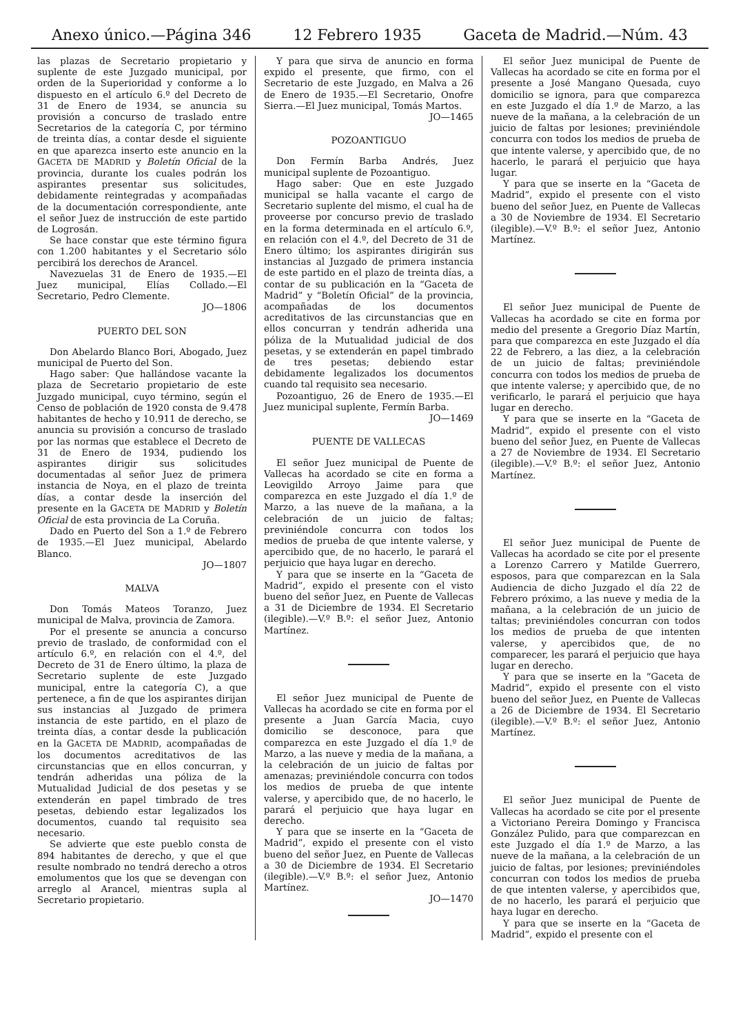Anexo único.—Página 346 12 Febrero 1935 Gaceta de Madrid.—Núm. 43
las plazas de Secretario propietario y suplente de este Juzgado municipal, por orden de la Superioridad y conforme a lo dispuesto en el artículo 6.º del Decreto de 31 de Enero de 1934, se anuncia su provisión a concurso de traslado entre Secretarios de la categoría C, por término de treinta días, a contar desde el siguiente en que aparezca inserto este anuncio en la GACETA DE MADRID y Boletín Oficial de la provincia, durante los cuales podrán los aspirantes presentar sus solicitudes, debidamente reintegradas y acompañadas de la documentación correspondiente, ante el señor Juez de instrucción de este partido de Logrosán.
Se hace constar que este término figura con 1.200 habitantes y el Secretario sólo percibirá los derechos de Arancel.
Navezuelas 31 de Enero de 1935.—El Juez municipal, Elías Collado.—El Secretario, Pedro Clemente.
JO—1806
PUERTO DEL SON
Don Abelardo Blanco Bori, Abogado, Juez municipal de Puerto del Son.
Hago saber: Que hallándose vacante la plaza de Secretario propietario de este Juzgado municipal, cuyo término, según el Censo de población de 1920 consta de 9.478 habitantes de hecho y 10.911 de derecho, se anuncia su provisión a concurso de traslado por las normas que establece el Decreto de 31 de Enero de 1934, pudiendo los aspirantes dirigir sus solicitudes documentadas al señor Juez de primera instancia de Noya, en el plazo de treinta días, a contar desde la inserción del presente en la GACETA DE MADRID y Boletín Oficial de esta provincia de La Coruña.
Dado en Puerto del Son a 1.º de Febrero de 1935.—El Juez municipal, Abelardo Blanco.
JO—1807
MALVA
Don Tomás Mateos Toranzo, Juez municipal de Malva, provincia de Zamora.
Por el presente se anuncia a concurso previo de traslado, de conformidad con el artículo 6.º, en relación con el 4.º, del Decreto de 31 de Enero último, la plaza de Secretario suplente de este Juzgado municipal, entre la categoría C), a que pertenece, a fin de que los aspirantes dirijan sus instancias al Juzgado de primera instancia de este partido, en el plazo de treinta días, a contar desde la publicación en la GACETA DE MADRID, acompañadas de los documentos acreditativos de las circunstancias que en ellos concurran, y tendrán adheridas una póliza de la Mutualidad Judicial de dos pesetas y se extenderán en papel timbrado de tres pesetas, debiendo estar legalizados los documentos, cuando tal requisito sea necesario.
Se advierte que este pueblo consta de 894 habitantes de derecho, y que el que resulte nombrado no tendrá derecho a otros emolumentos que los que se devengan con arreglo al Arancel, mientras supla al Secretario propietario.
Y para que sirva de anuncio en forma expido el presente, que firmo, con el Secretario de este Juzgado, en Malva a 26 de Enero de 1935.—El Secretario, Onofre Sierra.—El Juez municipal, Tomás Martos.
JO—1465
POZOANTIGUO
Don Fermín Barba Andrés, Juez municipal suplente de Pozoantiguo.
Hago saber: Que en este Juzgado municipal se halla vacante el cargo de Secretario suplente del mismo, el cual ha de proveerse por concurso previo de traslado en la forma determinada en el artículo 6.º, en relación con el 4.º, del Decreto de 31 de Enero último; los aspirantes dirigirán sus instancias al Juzgado de primera instancia de este partido en el plazo de treinta días, a contar de su publicación en la “Gaceta de Madrid” y “Boletín Oficial” de la provincia, acompañadas de los documentos acreditativos de las circunstancias que en ellos concurran y tendrán adherida una póliza de la Mutualidad judicial de dos pesetas, y se extenderán en papel timbrado de tres pesetas; debiendo estar debidamente legalizados los documentos cuando tal requisito sea necesario.
Pozoantiguo, 26 de Enero de 1935.—El Juez municipal suplente, Fermín Barba.
JO—1469
PUENTE DE VALLECAS
El señor Juez municipal de Puente de Vallecas ha acordado se cite en forma a Leovigildo Arroyo Jaime para que comparezca en este Juzgado el día 1.º de Marzo, a las nueve de la mañana, a la celebración de un juicio de faltas; previniéndole concurra con todos los medios de prueba de que intente valerse, y apercibido que, de no hacerlo, le parará el perjuicio que haya lugar en derecho.
Y para que se inserte en la “Gaceta de Madrid”, expido el presente con el visto bueno del señor Juez, en Puente de Vallecas a 31 de Diciembre de 1934. El Secretario (ilegible).—V.º B.º: el señor Juez, Antonio Martínez.
El señor Juez municipal de Puente de Vallecas ha acordado se cite en forma por el presente a Juan García Macia, cuyo domicilio se desconoce, para que comparezca en este Juzgado el día 1.º de Marzo, a las nueve y media de la mañana, a la celebración de un juicio de faltas por amenazas; previniéndole concurra con todos los medios de prueba de que intente valerse, y apercibido que, de no hacerlo, le parará el perjuicio que haya lugar en derecho.
Y para que se inserte en la “Gaceta de Madrid”, expido el presente con el visto bueno del señor Juez, en Puente de Vallecas a 30 de Diciembre de 1934. El Secretario (ilegible).—V.º B.º: el señor Juez, Antonio Martínez.
JO—1470
El señor Juez municipal de Puente de Vallecas ha acordado se cite en forma por el presente a José Mangano Quesada, cuyo domicilio se ignora, para que comparezca en este Juzgado el día 1.º de Marzo, a las nueve de la mañana, a la celebración de un juicio de faltas por lesiones; previniéndole concurra con todos los medios de prueba de que intente valerse, y apercibido que, de no hacerlo, le parará el perjuicio que haya lugar.
Y para que se inserte en la “Gaceta de Madrid”, expido el presente con el visto bueno del señor Juez, en Puente de Vallecas a 30 de Noviembre de 1934. El Secretario (ilegible).—V.º B.º: el señor Juez, Antonio Martínez.
El señor Juez municipal de Puente de Vallecas ha acordado se cite en forma por medio del presente a Gregorio Díaz Martín, para que comparezca en este Juzgado el día 22 de Febrero, a las diez, a la celebración de un juicio de faltas; previniéndole concurra con todos los medios de prueba de que intente valerse; y apercibido que, de no verificarlo, le parará el perjuicio que haya lugar en derecho.
Y para que se inserte en la “Gaceta de Madrid”, expido el presente con el visto bueno del señor Juez, en Puente de Vallecas a 27 de Noviembre de 1934. El Secretario (ilegible).—V.º B.º: el señor Juez, Antonio Martínez.
El señor Juez municipal de Puente de Vallecas ha acordado se cite por el presente a Lorenzo Carrero y Matilde Guerrero, esposos, para que comparezcan en la Sala Audiencia de dicho Juzgado el día 22 de Febrero próximo, a las nueve y media de la mañana, a la celebración de un juicio de taltas; previniéndoles concurran con todos los medios de prueba de que intenten valerse, y apercibidos que, de no comparecer, les parará el perjuicio que haya lugar en derecho.
Y para que se inserte en la “Gaceta de Madrid”, expido el presente con el visto bueno del señor Juez, en Puente de Vallecas a 26 de Diciembre de 1934. El Secretario (ilegible).—V.º B.º: el señor Juez, Antonio Martínez.
El señor Juez municipal de Puente de Vallecas ha acordado se cite por el presente a Victoriano Pereira Domingo y Francisca González Pulido, para que comparezcan en este Juzgado el día 1.º de Marzo, a las nueve de la mañana, a la celebración de un juicio de faltas, por lesiones; previniéndoles concurran con todos los medios de prueba de que intenten valerse, y apercibidos que, de no hacerlo, les parará el perjuicio que haya lugar en derecho.
Y para que se inserte en la “Gaceta de Madrid”, expido el presente con el